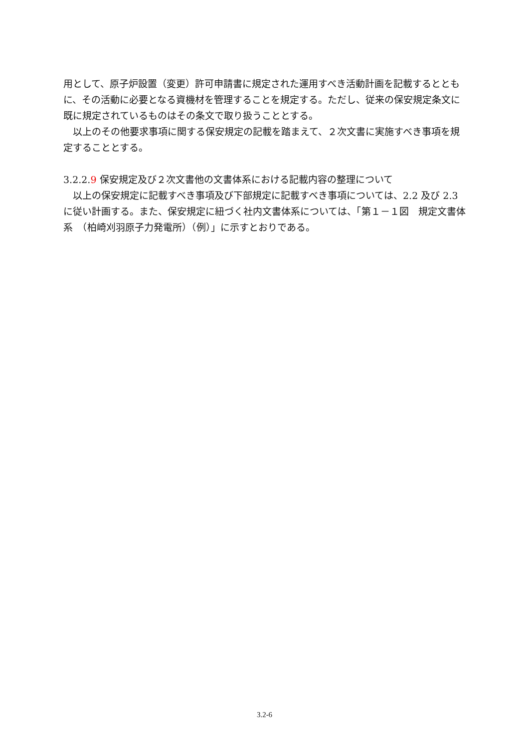用として、原子炉設置（変更）許可申請書に規定された運用すべき活動計画を記載するとともに、その活動に必要となる資機材を管理することを規定する。ただし、従来の保安規定条文に既に規定されているものはその条文で取り扱うこととする。
　以上のその他要求事項に関する保安規定の記載を踏まえて、２次文書に実施すべき事項を規定することとする。
3.2.2.9 保安規定及び２次文書他の文書体系における記載内容の整理について
　以上の保安規定に記載すべき事項及び下部規定に記載すべき事項については、2.2 及び 2.3 に従い計画する。また、保安規定に紐づく社内文書体系については、「第１－１図　規定文書体系　（柏崎刈羽原子力発電所）（例）」に示すとおりである。
3.2-6